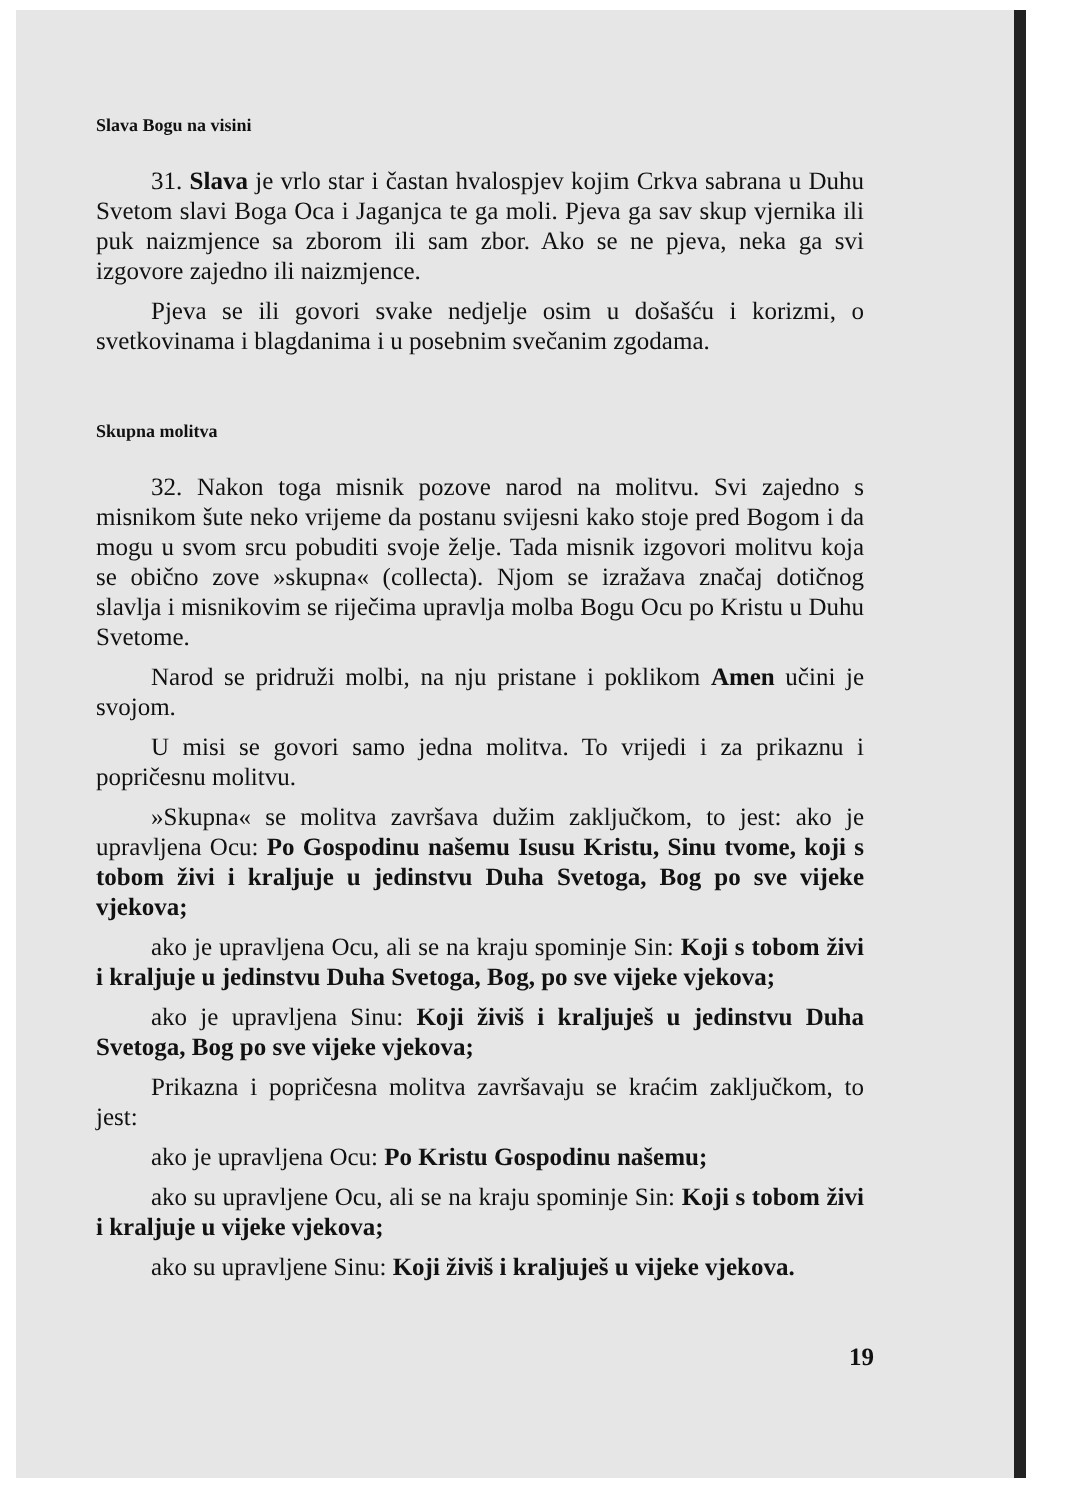Slava Bogu na visini
31. Slava je vrlo star i častan hvalospjev kojim Crkva sabrana u Duhu Svetom slavi Boga Oca i Jaganjca te ga moli. Pjeva ga sav skup vjernika ili puk naizmjence sa zborom ili sam zbor. Ako se ne pjeva, neka ga svi izgovore zajedno ili naizmjence.
Pjeva se ili govori svake nedjelje osim u došašću i korizmi, o svetkovinama i blagdanima i u posebnim svečanim zgodama.
Skupna molitva
32. Nakon toga misnik pozove narod na molitvu. Svi zajedno s misnikom šute neko vrijeme da postanu svijesni kako stoje pred Bogom i da mogu u svom srcu pobuditi svoje želje. Tada misnik izgovori molitvu koja se obično zove »skupna« (collecta). Njom se izražava značaj dotičnog slavlja i misnikovim se riječima upravlja molba Bogu Ocu po Kristu u Duhu Svetome.
Narod se pridruži molbi, na nju pristane i poklikom Amen učini je svojom.
U misi se govori samo jedna molitva. To vrijedi i za prikaznu i popričesnu molitvu.
»Skupna« se molitva završava dužim zaključkom, to jest: ako je upravljena Ocu: Po Gospodinu našemu Isusu Kristu, Sinu tvome, koji s tobom živi i kraljuje u jedinstvu Duha Svetoga, Bog po sve vijeke vjekova;
ako je upravljena Ocu, ali se na kraju spominje Sin: Koji s tobom živi i kraljuje u jedinstvu Duha Svetoga, Bog, po sve vijeke vjekova;
ako je upravljena Sinu: Koji živiš i kraljuješ u jedinstvu Duha Svetoga, Bog po sve vijeke vjekova;
Prikazna i popričesna molitva završavaju se kraćim zaključkom, to jest:
ako je upravljena Ocu: Po Kristu Gospodinu našemu;
ako su upravljene Ocu, ali se na kraju spominje Sin: Koji s tobom živi i kraljuje u vijeke vjekova;
ako su upravljene Sinu: Koji živiš i kraljuješ u vijeke vjekova.
19